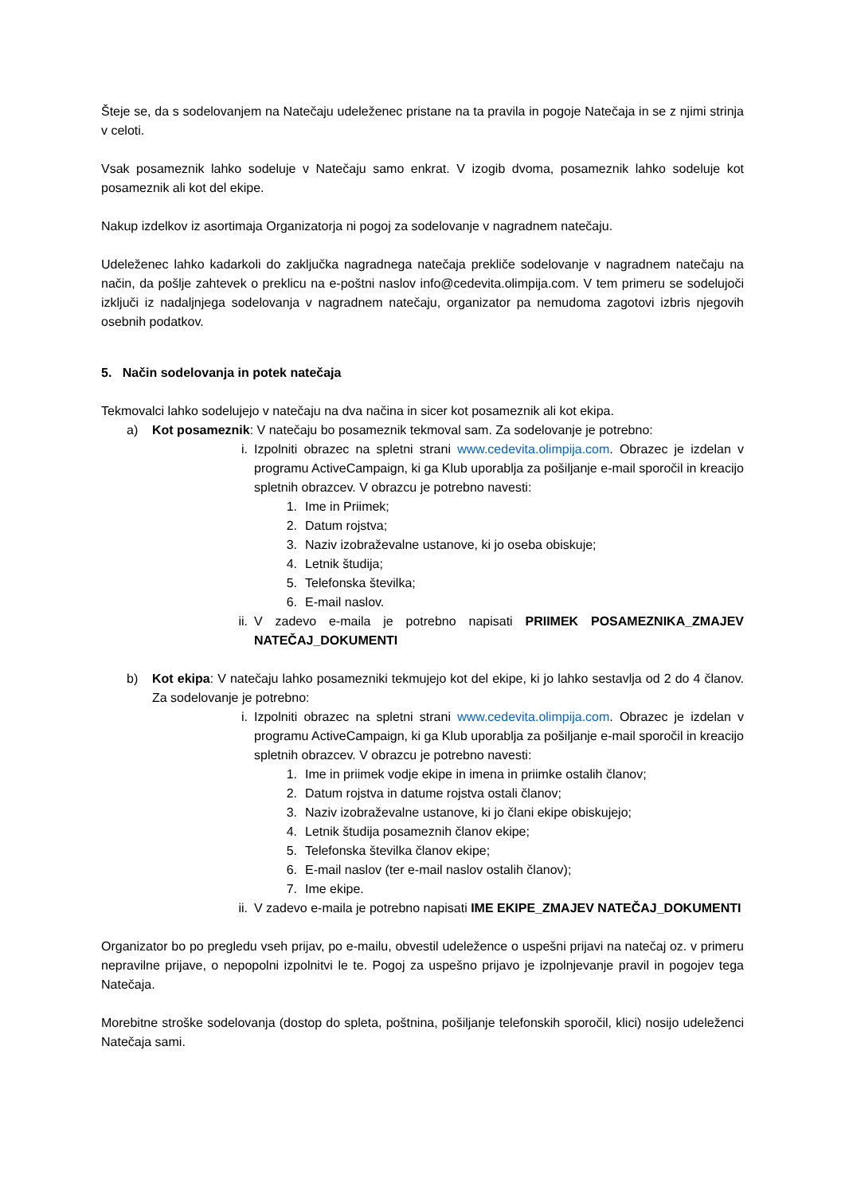Šteje se, da s sodelovanjem na Natečaju udeleženec pristane na ta pravila in pogoje Natečaja in se z njimi strinja v celoti.
Vsak posameznik lahko sodeluje v Natečaju samo enkrat. V izogib dvoma, posameznik lahko sodeluje kot posameznik ali kot del ekipe.
Nakup izdelkov iz asortimaja Organizatorja ni pogoj za sodelovanje v nagradnem natečaju.
Udeleženec lahko kadarkoli do zaključka nagradnega natečaja prekliče sodelovanje v nagradnem natečaju na način, da pošlje zahtevek o preklicu na e-poštni naslov info@cedevita.olimpija.com. V tem primeru se sodelujoči izključi iz nadaljnjega sodelovanja v nagradnem natečaju, organizator pa nemudoma zagotovi izbris njegovih osebnih podatkov.
5. Način sodelovanja in potek natečaja
Tekmovalci lahko sodelujejo v natečaju na dva načina in sicer kot posameznik ali kot ekipa.
a) Kot posameznik: V natečaju bo posameznik tekmoval sam. Za sodelovanje je potrebno:
i. Izpolniti obrazec na spletni strani www.cedevita.olimpija.com. Obrazec je izdelan v programu ActiveCampaign, ki ga Klub uporablja za pošiljanje e-mail sporočil in kreacijo spletnih obrazcev. V obrazcu je potrebno navesti:
1. Ime in Priimek;
2. Datum rojstva;
3. Naziv izobraževalne ustanove, ki jo oseba obiskuje;
4. Letnik študija;
5. Telefonska številka;
6. E-mail naslov.
ii. V zadevo e-maila je potrebno napisati PRIIMEK POSAMEZNIKA_ZMAJEV NATEČAJ_DOKUMENTI
b) Kot ekipa: V natečaju lahko posamezniki tekmujejo kot del ekipe, ki jo lahko sestavlja od 2 do 4 članov. Za sodelovanje je potrebno:
i. Izpolniti obrazec na spletni strani www.cedevita.olimpija.com. Obrazec je izdelan v programu ActiveCampaign, ki ga Klub uporablja za pošiljanje e-mail sporočil in kreacijo spletnih obrazcev. V obrazcu je potrebno navesti:
1. Ime in priimek vodje ekipe in imena in priimke ostalih članov;
2. Datum rojstva in datume rojstva ostali članov;
3. Naziv izobraževalne ustanove, ki jo člani ekipe obiskujejo;
4. Letnik študija posameznih članov ekipe;
5. Telefonska številka članov ekipe;
6. E-mail naslov (ter e-mail naslov ostalih članov);
7. Ime ekipe.
ii. V zadevo e-maila je potrebno napisati IME EKIPE_ZMAJEV NATEČAJ_DOKUMENTI
Organizator bo po pregledu vseh prijav, po e-mailu, obvestil udeležence o uspešni prijavi na natečaj oz. v primeru nepravilne prijave, o nepopolni izpolnitvi le te. Pogoj za uspešno prijavo je izpolnjevanje pravil in pogojev tega Natečaja.
Morebitne stroške sodelovanja (dostop do spleta, poštnina, pošiljanje telefonskih sporočil, klici) nosijo udeleženci Natečaja sami.